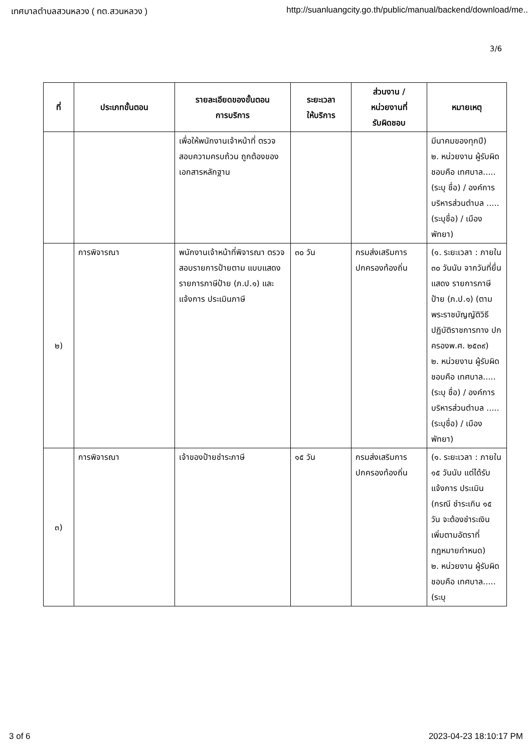เทศบาลตำบลสวนหลวง ( ทต.สวนหลวง ) http://suanluangcity.go.th/public/manual/backend/download/me..
3/6
| ที่ | ประเภทขั้นตอน | รายละเอียดของขั้นตอน การบริการ | ระยะเวลา ให้บริการ | ส่วนงาน / หน่วยงานที่ รับผิดชอบ | หมายเหตุ |
| --- | --- | --- | --- | --- | --- |
| | | เพื่อให้พนักงานเจ้าหน้าที่ ตรวจสอบความครบถ้วน ถูกต้องของเอกสารหลักฐาน | | | มีนาคมของทุกปี) ๒. หน่วยงาน ผู้รับผิดชอบคือ เทศบาล.....(ระบุ ชื่อ) / องค์การ บริหารส่วนตำบล .....(ระบุชื่อ) / เมืองพัทยา) |
| ๒) | การพิจารณา | พนักงานเจ้าหน้าที่พิจารณา ตรวจสอบรายการป้ายตาม แบบแสดงรายการภาษีป้าย (ภ.ป.๑) และแจ้งการ ประเมินภาษี | ๓๐ วัน | กรมส่งเสริมการ ปกครองท้องถิ่น | (๑. ระยะเวลา : ภายใน ๓๐ วันนับ จากวันที่ยื่นแสดง รายการภาษีป้าย (ภ.ป.๑) (ตาม พระราชบัญญัติวิธี ปฏิบัติราชการทาง ปกครองพ.ศ. ๒๕๓๙) ๒. หน่วยงาน ผู้รับผิดชอบคือ เทศบาล.....(ระบุ ชื่อ) / องค์การ บริหารส่วนตำบล .....(ระบุชื่อ) / เมืองพัทยา) |
| ๓) | การพิจารณา | เจ้าของป้ายชำระภาษี | ๑๕ วัน | กรมส่งเสริมการ ปกครองท้องถิ่น | (๑. ระยะเวลา : ภายใน ๑๕ วันนับ แต่ได้รับแจ้งการ ประเมิน (กรณี ชำระเกิน ๑๕ วัน จะต้องชำระเงิน เพิ่มตามอัตราที่ กฎหมายกำหนด) ๒. หน่วยงาน ผู้รับผิดชอบคือ เทศบาล.....(ระบุ |
3 of 6 2023-04-23 18:10:17 PM